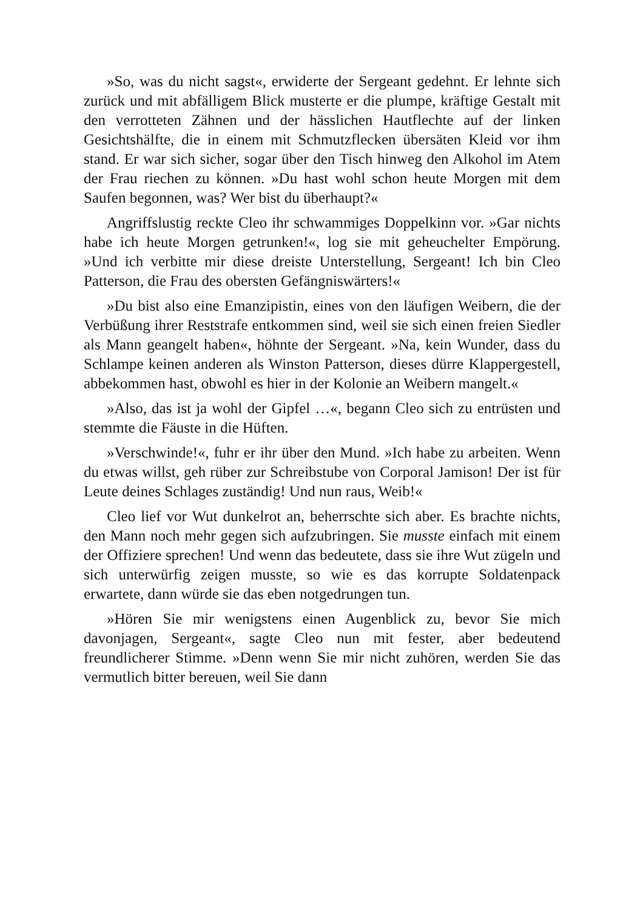»So, was du nicht sagst«, erwiderte der Sergeant gedehnt. Er lehnte sich zurück und mit abfälligem Blick musterte er die plumpe, kräftige Gestalt mit den verrotteten Zähnen und der hässlichen Hautflechte auf der linken Gesichtshälfte, die in einem mit Schmutzflecken übersäten Kleid vor ihm stand. Er war sich sicher, sogar über den Tisch hinweg den Alkohol im Atem der Frau riechen zu können. »Du hast wohl schon heute Morgen mit dem Saufen begonnen, was? Wer bist du überhaupt?«
Angriffslustig reckte Cleo ihr schwammiges Doppelkinn vor. »Gar nichts habe ich heute Morgen getrunken!«, log sie mit geheuchelter Empörung. »Und ich verbitte mir diese dreiste Unterstellung, Sergeant! Ich bin Cleo Patterson, die Frau des obersten Gefängniswärters!«
»Du bist also eine Emanzipistin, eines von den läufigen Weibern, die der Verbüßung ihrer Reststrafe entkommen sind, weil sie sich einen freien Siedler als Mann geangelt haben«, höhnte der Sergeant. »Na, kein Wunder, dass du Schlampe keinen anderen als Winston Patterson, dieses dürre Klappergestell, abbekommen hast, obwohl es hier in der Kolonie an Weibern mangelt.«
»Also, das ist ja wohl der Gipfel …«, begann Cleo sich zu entrüsten und stemmte die Fäuste in die Hüften.
»Verschwinde!«, fuhr er ihr über den Mund. »Ich habe zu arbeiten. Wenn du etwas willst, geh rüber zur Schreibstube von Corporal Jamison! Der ist für Leute deines Schlages zuständig! Und nun raus, Weib!«
Cleo lief vor Wut dunkelrot an, beherrschte sich aber. Es brachte nichts, den Mann noch mehr gegen sich aufzubringen. Sie musste einfach mit einem der Offiziere sprechen! Und wenn das bedeutete, dass sie ihre Wut zügeln und sich unterwürfig zeigen musste, so wie es das korrupte Soldatenpack erwartete, dann würde sie das eben notgedrungen tun.
»Hören Sie mir wenigstens einen Augenblick zu, bevor Sie mich davonjagen, Sergeant«, sagte Cleo nun mit fester, aber bedeutend freundlicherer Stimme. »Denn wenn Sie mir nicht zuhören, werden Sie das vermutlich bitter bereuen, weil Sie dann